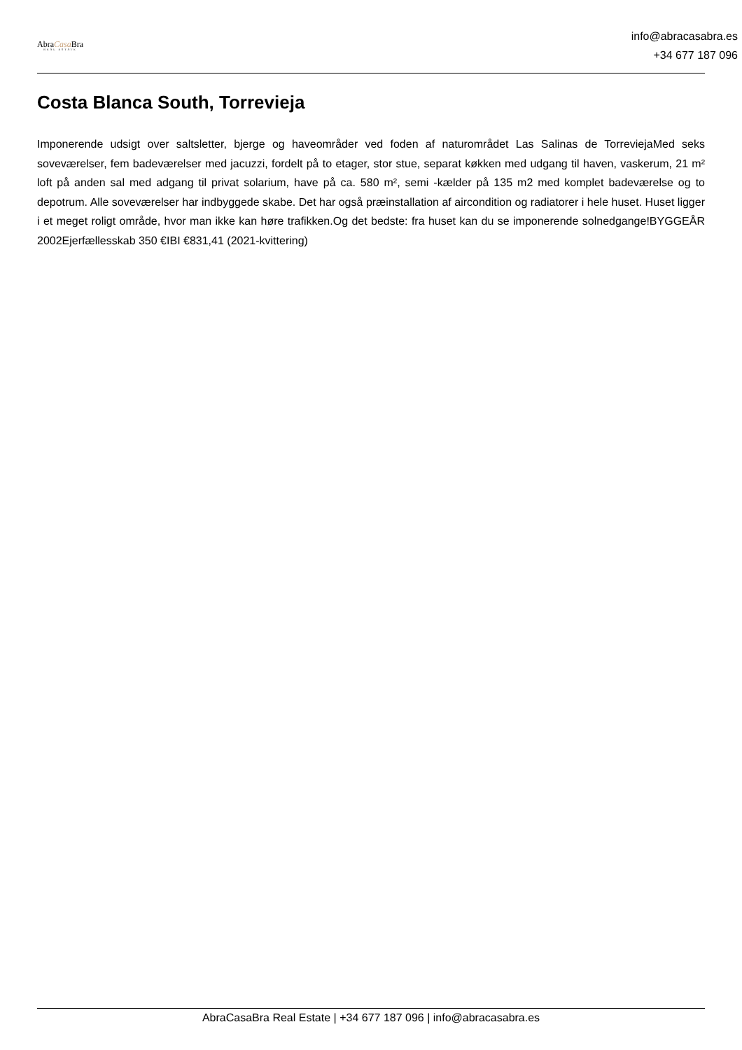AbraCasa Bra
REAL ESTATE
info@abracasabra.es
+34 677 187 096
Costa Blanca South, Torrevieja
Imponerende udsigt over saltsletter, bjerge og haveområder ved foden af naturområdet Las Salinas de TorreviejaMed seks soveværelser, fem badeværelser med jacuzzi, fordelt på to etager, stor stue, separat køkken med udgang til haven, vaskerum, 21 m² loft på anden sal med adgang til privat solarium, have på ca. 580 m², semi -kælder på 135 m2 med komplet badeværelse og to depotrum. Alle soveværelser har indbyggede skabe. Det har også præinstallation af aircondition og radiatorer i hele huset. Huset ligger i et meget roligt område, hvor man ikke kan høre trafikken.Og det bedste: fra huset kan du se imponerende solnedgange!BYGGEÅR 2002Ejerfællesskab 350 €IBI €831,41 (2021-kvittering)
AbraCasaBra Real Estate | +34 677 187 096 | info@abracasabra.es